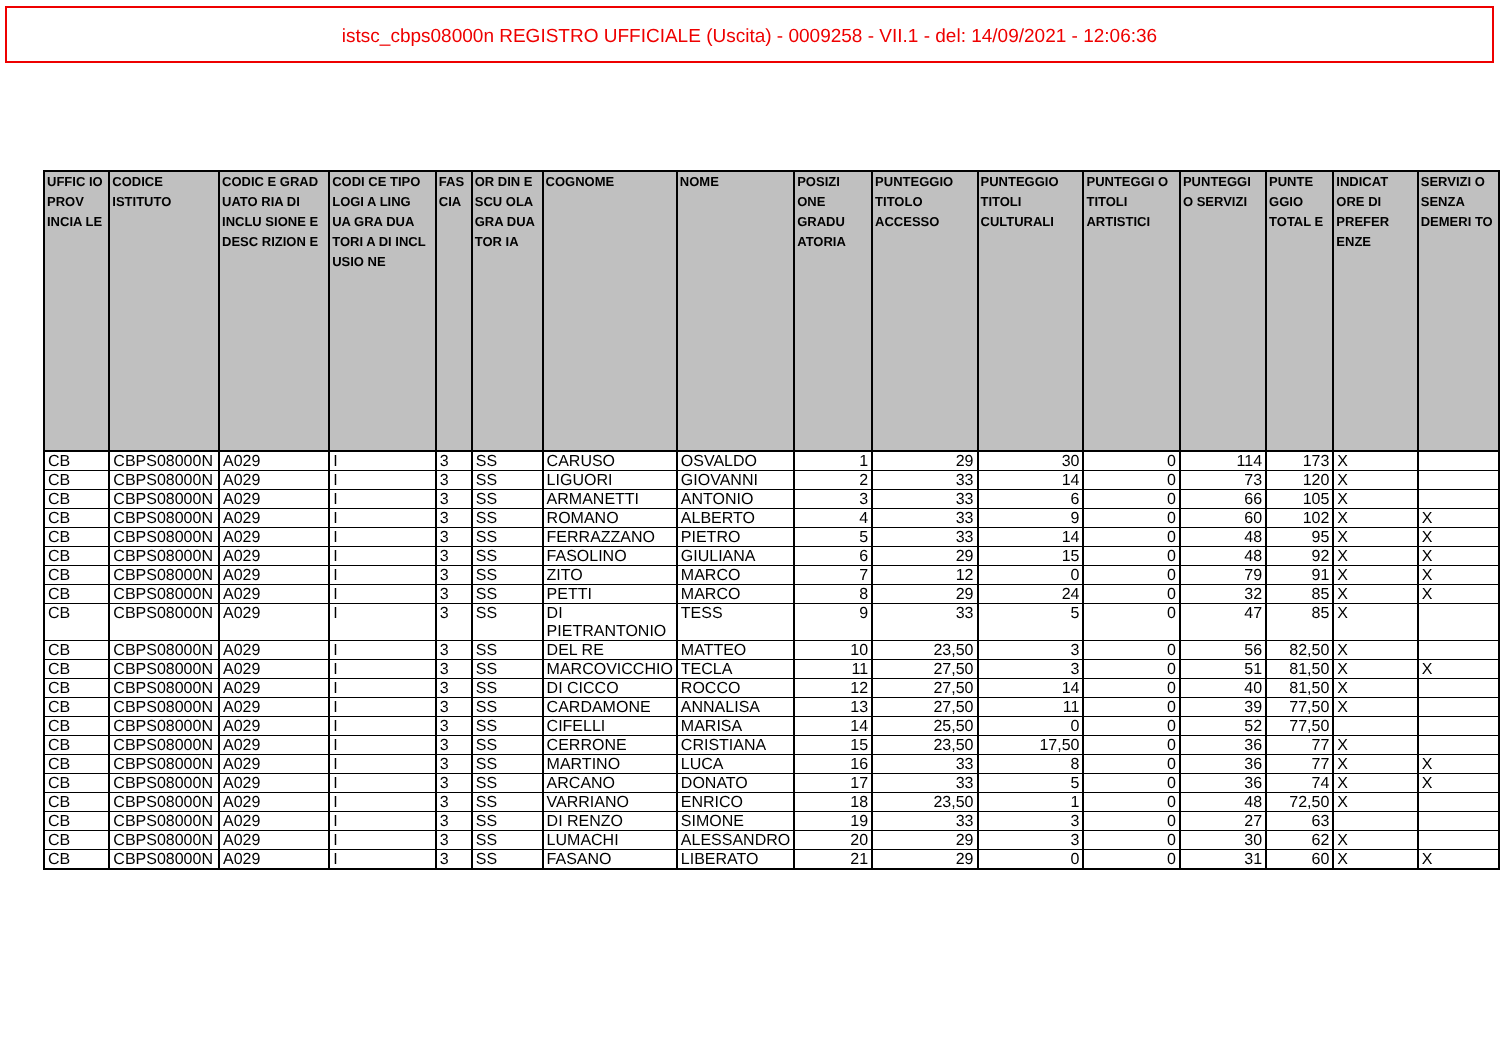istsc_cbps08000n REGISTRO UFFICIALE (Uscita) - 0009258 - VII.1 - del: 14/09/2021 - 12:06:36
| UFFIC IO PROV INCIA LE | CODICE ISTITUTO | CODIC E GRAD UATO RIA DI INCLU SIONE E DESC RIZION E | CODI CE TIPO LOGI A LING UA GRA DUA TORI A DI INCL USIO NE | FAS CIA | OR DIN E SCU OLA GRA DUA TOR IA | COGNOME | NOME | POSIZI ONE GRADU ATORIA | PUNTEGGIO TITOLO ACCESSO | PUNTEGGIO TITOLI CULTURALI | PUNTEGGI O TITOLI ARTISTICI | PUNTEGGI O SERVIZI | PUNTE GGIO TOTAL E | INDICAT ORE DI PREFER ENZE | SERVIZI O SENZA DEMERI TO |
| --- | --- | --- | --- | --- | --- | --- | --- | --- | --- | --- | --- | --- | --- | --- | --- |
| CB | CBPS08000N | A029 | I | 3 | SS | CARUSO | OSVALDO | 1 | 29 | 30 | 0 | 114 | 173 | X | |
| CB | CBPS08000N | A029 | I | 3 | SS | LIGUORI | GIOVANNI | 2 | 33 | 14 | 0 | 73 | 120 | X | |
| CB | CBPS08000N | A029 | I | 3 | SS | ARMANETTI | ANTONIO | 3 | 33 | 6 | 0 | 66 | 105 | X | |
| CB | CBPS08000N | A029 | I | 3 | SS | ROMANO | ALBERTO | 4 | 33 | 9 | 0 | 60 | 102 | X | X |
| CB | CBPS08000N | A029 | I | 3 | SS | FERRAZZANO | PIETRO | 5 | 33 | 14 | 0 | 48 | 95 | X | X |
| CB | CBPS08000N | A029 | I | 3 | SS | FASOLINO | GIULIANA | 6 | 29 | 15 | 0 | 48 | 92 | X | X |
| CB | CBPS08000N | A029 | I | 3 | SS | ZITO | MARCO | 7 | 12 | 0 | 0 | 79 | 91 | X | X |
| CB | CBPS08000N | A029 | I | 3 | SS | PETTI | MARCO | 8 | 29 | 24 | 0 | 32 | 85 | X | X |
| CB | CBPS08000N | A029 | I | 3 | SS | DI PIETRANTONIO | TESS | 9 | 33 | 5 | 0 | 47 | 85 | X | |
| CB | CBPS08000N | A029 | I | 3 | SS | DEL RE | MATTEO | 10 | 23,50 | 3 | 0 | 56 | 82,50 | X | |
| CB | CBPS08000N | A029 | I | 3 | SS | MARCOVICCHIO | TECLA | 11 | 27,50 | 3 | 0 | 51 | 81,50 | X | X |
| CB | CBPS08000N | A029 | I | 3 | SS | DI CICCO | ROCCO | 12 | 27,50 | 14 | 0 | 40 | 81,50 | X | |
| CB | CBPS08000N | A029 | I | 3 | SS | CARDAMONE | ANNALISA | 13 | 27,50 | 11 | 0 | 39 | 77,50 | X | |
| CB | CBPS08000N | A029 | I | 3 | SS | CIFELLI | MARISA | 14 | 25,50 | 0 | 0 | 52 | 77,50 | | |
| CB | CBPS08000N | A029 | I | 3 | SS | CERRONE | CRISTIANA | 15 | 23,50 | 17,50 | 0 | 36 | 77 | X | |
| CB | CBPS08000N | A029 | I | 3 | SS | MARTINO | LUCA | 16 | 33 | 8 | 0 | 36 | 77 | X | X |
| CB | CBPS08000N | A029 | I | 3 | SS | ARCANO | DONATO | 17 | 33 | 5 | 0 | 36 | 74 | X | X |
| CB | CBPS08000N | A029 | I | 3 | SS | VARRIANO | ENRICO | 18 | 23,50 | 1 | 0 | 48 | 72,50 | X | |
| CB | CBPS08000N | A029 | I | 3 | SS | DI RENZO | SIMONE | 19 | 33 | 3 | 0 | 27 | 63 | | |
| CB | CBPS08000N | A029 | I | 3 | SS | LUMACHI | ALESSANDRO | 20 | 29 | 3 | 0 | 30 | 62 | X | |
| CB | CBPS08000N | A029 | I | 3 | SS | FASANO | LIBERATO | 21 | 29 | 0 | 0 | 31 | 60 | X | X |